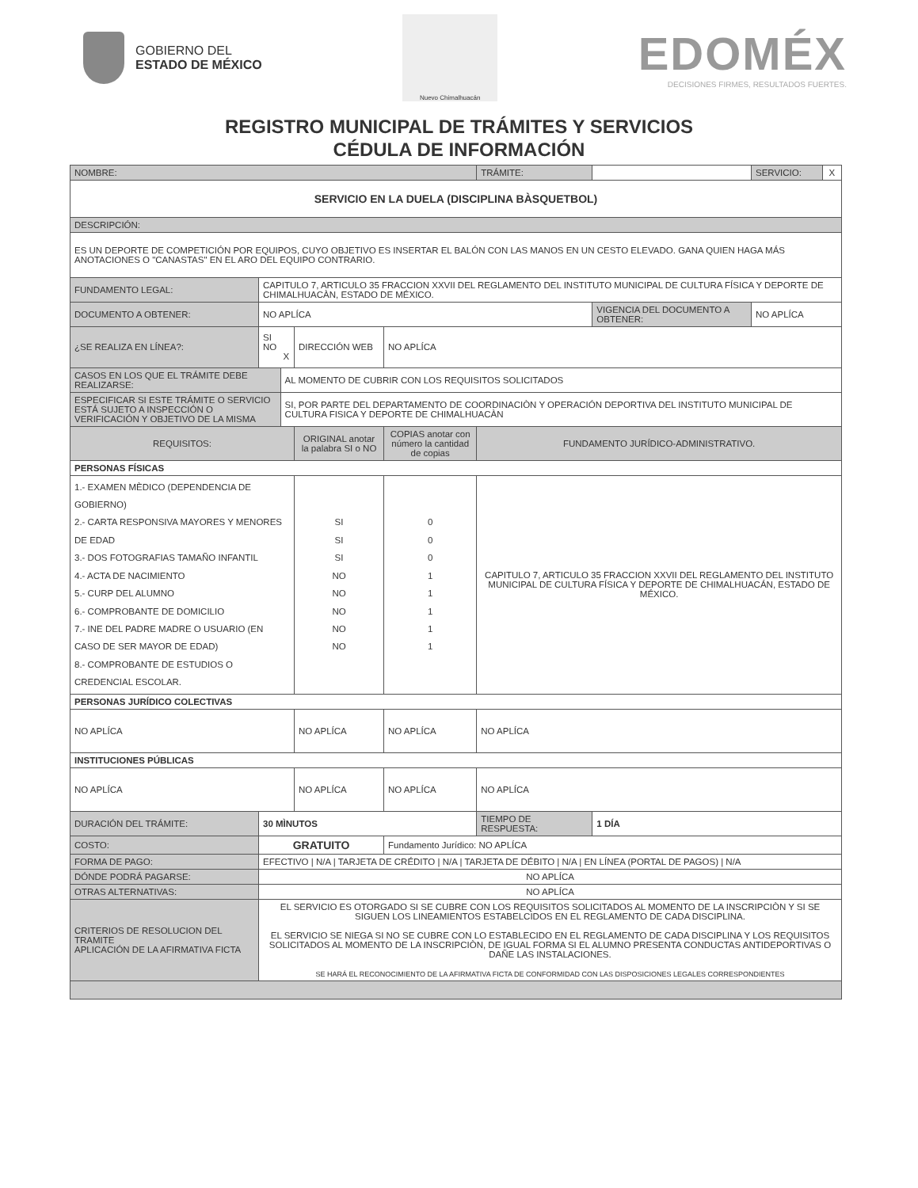GOBIERNO DEL
ESTADO DE MÉXICO
Nuevo Chimalhuacán
EDOMÉX
DECISIONES FIRMES, RESULTADOS FUERTES.
REGISTRO MUNICIPAL DE TRÁMITES Y SERVICIOS
CÉDULA DE INFORMACIÓN
| NOMBRE: | | | | | TRÁMITE: | | SERVICIO: | X |
| SERVICIO EN LA DUELA (DISCIPLINA BÀSQUETBOL) | | | | | | | | |
| DESCRIPCIÓN: | | | | | | | | |
| ES UN DEPORTE DE COMPETICIÓN POR EQUIPOS, CUYO OBJETIVO ES INSERTAR EL BALÓN CON LAS MANOS EN UN CESTO ELEVADO. GANA QUIEN HAGA MÁS ANOTACIONES O "CANASTAS" EN EL ARO DEL EQUIPO CONTRARIO. | | | | | | | | |
| FUNDAMENTO LEGAL: | CAPITULO 7, ARTICULO 35 FRACCION XXVII DEL REGLAMENTO DEL INSTITUTO MUNICIPAL DE CULTURA FÍSICA Y DEPORTE DE CHIMALHUACÀN, ESTADO DE MÉXICO. | | | | | | | |
| DOCUMENTO A OBTENER: | NO APLÍCA | | | | | VIGENCIA DEL DOCUMENTO A OBTENER: | NO APLÍCA | |
| ¿SE REALIZA EN LÍNEA?: | SI NO X | | DIRECCIÓN WEB | NO APLÍCA | | | | |
| CASOS EN LOS QUE EL TRÁMITE DEBE REALIZARSE: | | AL MOMENTO DE CUBRIR CON LOS REQUISITOS SOLICITADOS | | | | | | |
| ESPECIFICAR SI ESTE TRÁMITE O SERVICIO ESTÁ SUJETO A INSPECCIÓN O VERIFICACIÓN Y OBJETIVO DE LA MISMA | | SI, POR PARTE DEL DEPARTAMENTO DE COORDINACIÒN Y OPERACIÓN DEPORTIVA DEL INSTITUTO MUNICIPAL DE CULTURA FISICA Y DEPORTE DE CHIMALHUACÀN | | | | | | |
| REQUISITOS: | | | ORIGINAL anotar la palabra SI o NO | COPIAS anotar con número la cantidad de copias | FUNDAMENTO JURÍDICO-ADMINISTRATIVO. | | | |
| PERSONAS FÍSICAS | | | | | | | | |
| 1.- EXAMEN MÈDICO (DEPENDENCIA DE GOBIERNO) 2.- CARTA RESPONSIVA MAYORES Y MENORES DE EDAD 3.- DOS FOTOGRAFIAS TAMAÑO INFANTIL 4.- ACTA DE NACIMIENTO 5.- CURP DEL ALUMNO 6.- COMPROBANTE DE DOMICILIO 7.- INE DEL PADRE MADRE O USUARIO (EN CASO DE SER MAYOR DE EDAD) 8.- COMPROBANTE DE ESTUDIOS O CREDENCIAL ESCOLAR. | | | SI SI SI NO NO NO NO NO | 0 0 0 1 1 1 1 1 | CAPITULO 7, ARTICULO 35 FRACCION XXVII DEL REGLAMENTO DEL INSTITUTO MUNICIPAL DE CULTURA FÍSICA Y DEPORTE DE CHIMALHUACÁN, ESTADO DE MÉXICO. | | | |
| PERSONAS JURÍDICO COLECTIVAS | | | | | | | | |
| NO APLÍCA | | | NO APLÍCA | NO APLÍCA | NO APLÍCA | | | |
| INSTITUCIONES PÚBLICAS | | | | | | | | |
| NO APLÍCA | | | NO APLÍCA | NO APLÍCA | NO APLÍCA | | | |
| DURACIÓN DEL TRÁMITE: | 30 MÌNUTOS | | | | TIEMPO DE RESPUESTA: | 1 DÍA | | |
| COSTO: | GRATUITO | | | Fundamento Jurídico: NO APLÍCA | | | | |
| FORMA DE PAGO: | EFECTIVO / N/A / TARJETA DE CRÉDITO / N/A / TARJETA DE DÉBITO / N/A / EN LÍNEA (PORTAL DE PAGOS) / N/A | | | | | | | |
| DÓNDE PODRÁ PAGARSE: | NO APLÍCA | | | | | | | |
| OTRAS ALTERNATIVAS: | NO APLÍCA | | | | | | | |
| CRITERIOS DE RESOLUCION DEL TRAMITE APLICACIÓN DE LA AFIRMATIVA FICTA | EL SERVICIO ES OTORGADO SI SE CUBRE CON LOS REQUISITOS SOLICITADOS AL MOMENTO DE LA INSCRIPCIÒN Y SI SE SIGUEN LOS LINEAMIENTOS ESTABELCIDOS EN EL REGLAMENTO DE CADA DISCIPLINA. EL SERVICIO SE NIEGA SI NO SE CUBRE CON LO ESTABLECIDO EN EL REGLAMENTO DE CADA DISCIPLINA Y LOS REQUISITOS SOLICITADOS AL MOMENTO DE LA INSCRIPCIÒN, DE IGUAL FORMA SI EL ALUMNO PRESENTA CONDUCTAS ANTIDEPORTIVAS O DAÑE LAS INSTALACIONES. SE HARÁ EL RECONOCIMIENTO DE LA AFIRMATIVA FICTA DE CONFORMIDAD CON LAS DISPOSICIONES LEGALES CORRESPONDIENTES | | | | | | | |